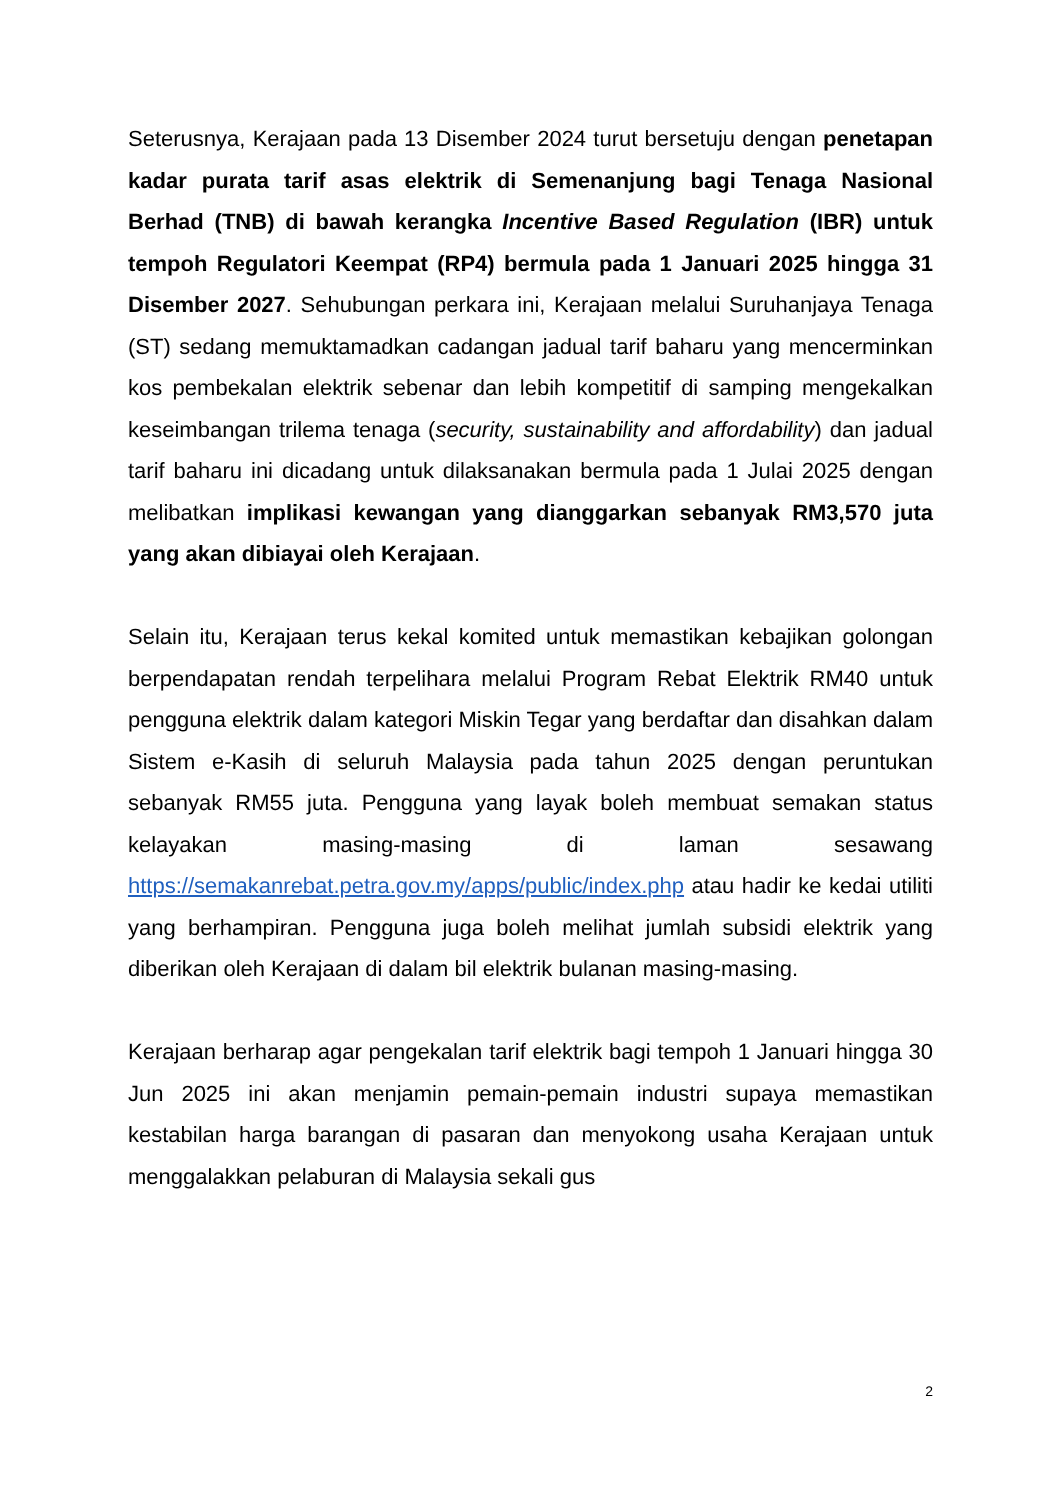Seterusnya, Kerajaan pada 13 Disember 2024 turut bersetuju dengan penetapan kadar purata tarif asas elektrik di Semenanjung bagi Tenaga Nasional Berhad (TNB) di bawah kerangka Incentive Based Regulation (IBR) untuk tempoh Regulatori Keempat (RP4) bermula pada 1 Januari 2025 hingga 31 Disember 2027. Sehubungan perkara ini, Kerajaan melalui Suruhanjaya Tenaga (ST) sedang memuktamadkan cadangan jadual tarif baharu yang mencerminkan kos pembekalan elektrik sebenar dan lebih kompetitif di samping mengekalkan keseimbangan trilema tenaga (security, sustainability and affordability) dan jadual tarif baharu ini dicadang untuk dilaksanakan bermula pada 1 Julai 2025 dengan melibatkan implikasi kewangan yang dianggarkan sebanyak RM3,570 juta yang akan dibiayai oleh Kerajaan.
Selain itu, Kerajaan terus kekal komited untuk memastikan kebajikan golongan berpendapatan rendah terpelihara melalui Program Rebat Elektrik RM40 untuk pengguna elektrik dalam kategori Miskin Tegar yang berdaftar dan disahkan dalam Sistem e-Kasih di seluruh Malaysia pada tahun 2025 dengan peruntukan sebanyak RM55 juta. Pengguna yang layak boleh membuat semakan status kelayakan masing-masing di laman sesawang https://semakanrebat.petra.gov.my/apps/public/index.php atau hadir ke kedai utiliti yang berhampiran. Pengguna juga boleh melihat jumlah subsidi elektrik yang diberikan oleh Kerajaan di dalam bil elektrik bulanan masing-masing.
Kerajaan berharap agar pengekalan tarif elektrik bagi tempoh 1 Januari hingga 30 Jun 2025 ini akan menjamin pemain-pemain industri supaya memastikan kestabilan harga barangan di pasaran dan menyokong usaha Kerajaan untuk menggalakkan pelaburan di Malaysia sekali gus
2